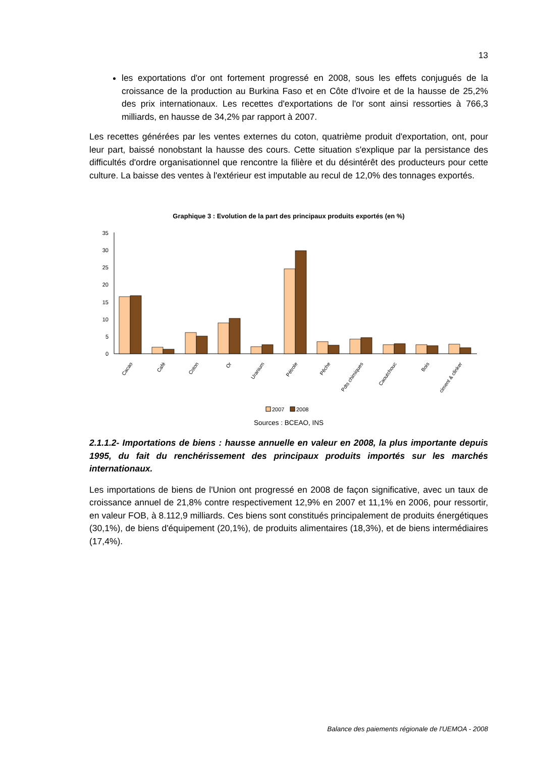13
les exportations d'or ont fortement progressé en 2008, sous les effets conjugués de la croissance de la production au Burkina Faso et en Côte d'Ivoire et de la hausse de 25,2% des prix internationaux. Les recettes d'exportations de l'or sont ainsi ressorties à 766,3 milliards, en hausse de 34,2% par rapport à 2007.
Les recettes générées par les ventes externes du coton, quatrième produit d'exportation, ont, pour leur part, baissé nonobstant la hausse des cours. Cette situation s'explique par la persistance des difficultés d'ordre organisationnel que rencontre la filière et du désintérêt des producteurs pour cette culture. La baisse des ventes à l'extérieur est imputable au recul de 12,0% des tonnages exportés.
Graphique 3 : Evolution de la part des principaux produits exportés (en %)
35
30
25
20
15
10
5
0
Cacao
Café
Coton
Or
Uranium
Pétrole
Pêche
Pdts chimiques
Caoutchouc
Bois
ciment & clinker
2007
2008
Sources : BCEAO, INS
2.1.1.2- Importations de biens : hausse annuelle en valeur en 2008, la plus importante depuis 1995, du fait du renchérissement des principaux produits importés sur les marchés internationaux.
Les importations de biens de l'Union ont progressé en 2008 de façon significative, avec un taux de croissance annuel de 21,8% contre respectivement 12,9% en 2007 et 11,1% en 2006, pour ressortir, en valeur FOB, à 8.112,9 milliards. Ces biens sont constitués principalement de produits énergétiques (30,1%), de biens d'équipement (20,1%), de produits alimentaires (18,3%), et de biens intermédiaires (17,4%).
Balance des paiements régionale de l'UEMOA - 2008